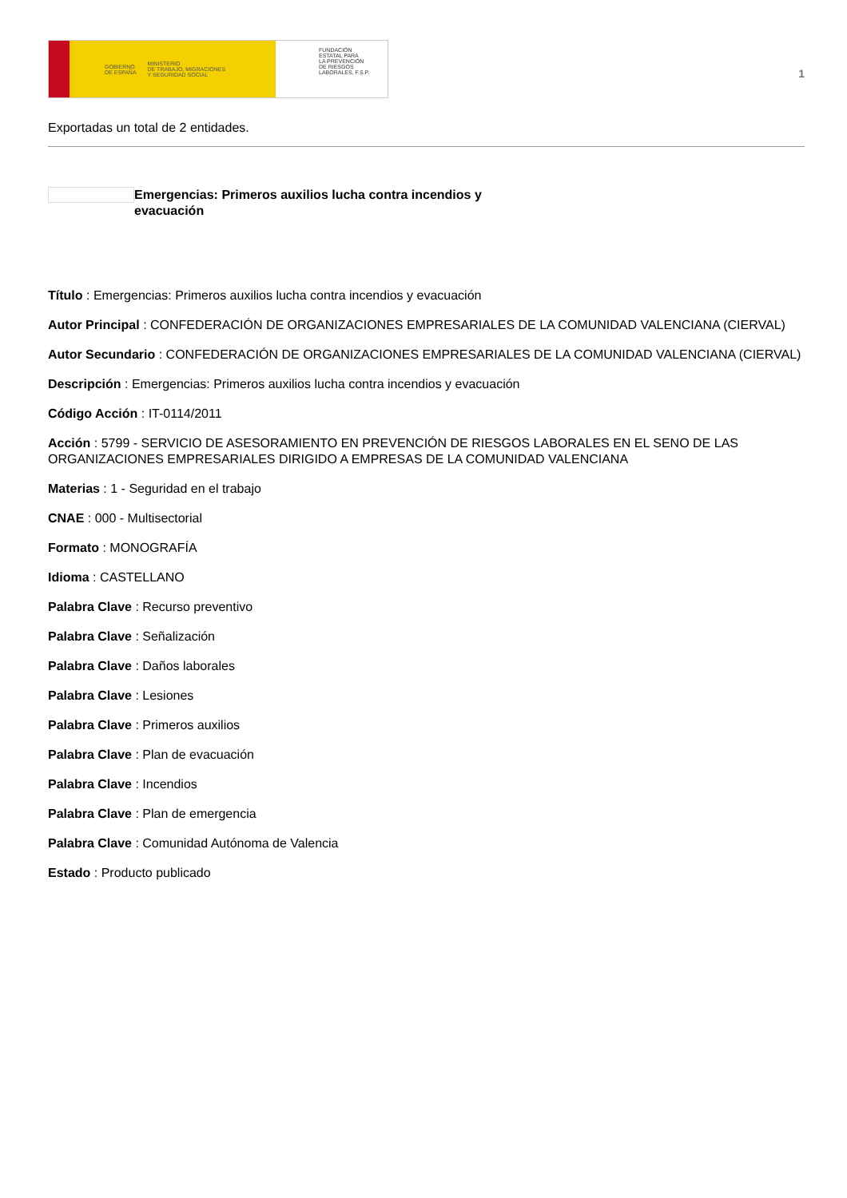GOBIERNO
DE ESPAÑA MINISTERIO
DE TRABAJO, MIGRACIONES
Y SEGURIDAD SOCIAL
FUNDACIÓN
ESTATAL PARA
LA PREVENCIÓN
DE RIESGOS
LABORALES, F.S.P.
1
Exportadas un total de 2 entidades.
Emergencias: Primeros auxilios lucha contra incendios y evacuación
Título : Emergencias: Primeros auxilios lucha contra incendios y evacuación
Autor Principal : CONFEDERACIÓN DE ORGANIZACIONES EMPRESARIALES DE LA COMUNIDAD VALENCIANA (CIERVAL)
Autor Secundario : CONFEDERACIÓN DE ORGANIZACIONES EMPRESARIALES DE LA COMUNIDAD VALENCIANA (CIERVAL)
Descripción : Emergencias: Primeros auxilios lucha contra incendios y evacuación
Código Acción : IT-0114/2011
Acción : 5799 - SERVICIO DE ASESORAMIENTO EN PREVENCIÓN DE RIESGOS LABORALES EN EL SENO DE LAS ORGANIZACIONES EMPRESARIALES DIRIGIDO A EMPRESAS DE LA COMUNIDAD VALENCIANA
Materias : 1 - Seguridad en el trabajo
CNAE : 000 - Multisectorial
Formato : MONOGRAFÍA
Idioma : CASTELLANO
Palabra Clave : Recurso preventivo
Palabra Clave : Señalización
Palabra Clave : Daños laborales
Palabra Clave : Lesiones
Palabra Clave : Primeros auxilios
Palabra Clave : Plan de evacuación
Palabra Clave : Incendios
Palabra Clave : Plan de emergencia
Palabra Clave : Comunidad Autónoma de Valencia
Estado : Producto publicado